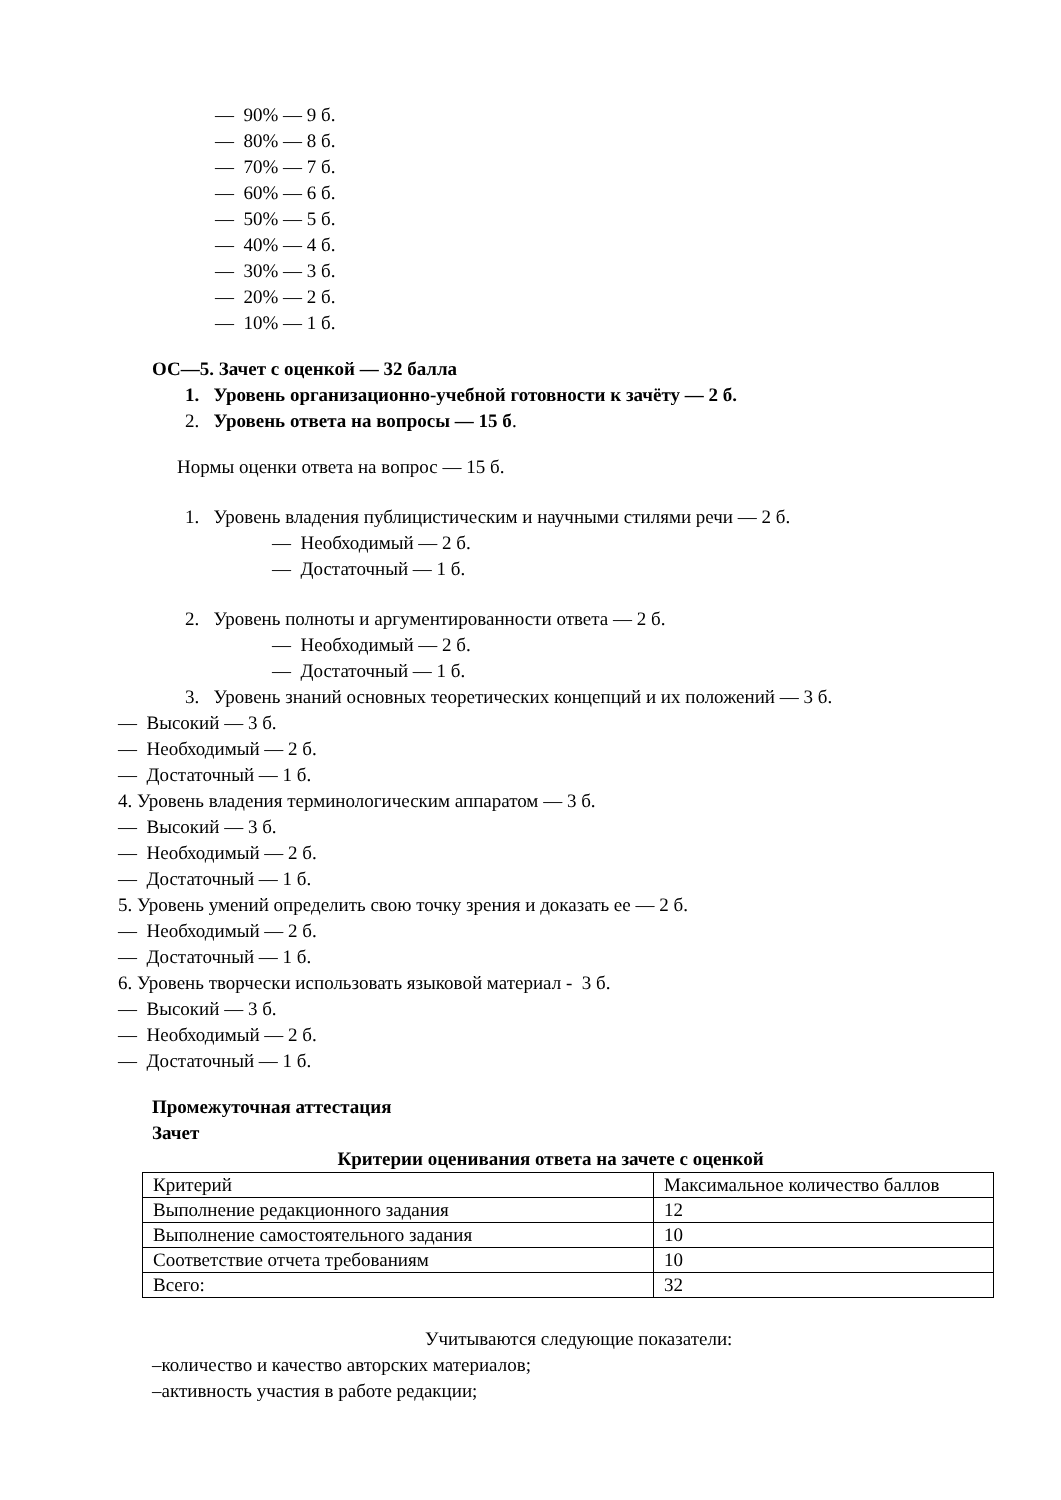— 90% — 9 б.
— 80% — 8 б.
— 70% — 7 б.
— 60% — 6 б.
— 50% — 5 б.
— 40% — 4 б.
— 30% — 3 б.
— 20% — 2 б.
— 10% — 1 б.
ОС—5. Зачет с оценкой — 32 балла
1. Уровень организационно-учебной готовности к зачёту — 2 б.
2. Уровень ответа на вопросы — 15 б.
Нормы оценки ответа на вопрос — 15 б.
1. Уровень владения публицистическим и научными стилями речи — 2 б.
— Необходимый — 2 б.
— Достаточный — 1 б.
2. Уровень полноты и аргументированности ответа — 2 б.
— Необходимый — 2 б.
— Достаточный — 1 б.
3. Уровень знаний основных теоретических концепций и их положений — 3 б.
— Высокий — 3 б.
— Необходимый — 2 б.
— Достаточный — 1 б.
4. Уровень владения терминологическим аппаратом — 3 б.
— Высокий — 3 б.
— Необходимый — 2 б.
— Достаточный — 1 б.
5. Уровень умений определить свою точку зрения и доказать ее — 2 б.
— Необходимый — 2 б.
— Достаточный — 1 б.
6. Уровень творчески использовать языковой материал - 3 б.
— Высокий — 3 б.
— Необходимый — 2 б.
— Достаточный — 1 б.
Промежуточная аттестация
Зачет
Критерии оценивания ответа на зачете с оценкой
| Критерий | Максимальное количество баллов |
| Выполнение редакционного задания | 12 |
| Выполнение самостоятельного задания | 10 |
| Соответствие отчета требованиям | 10 |
| Всего: | 32 |
Учитываются следующие показатели:
–количество и качество авторских материалов;
–активность участия в работе редакции;